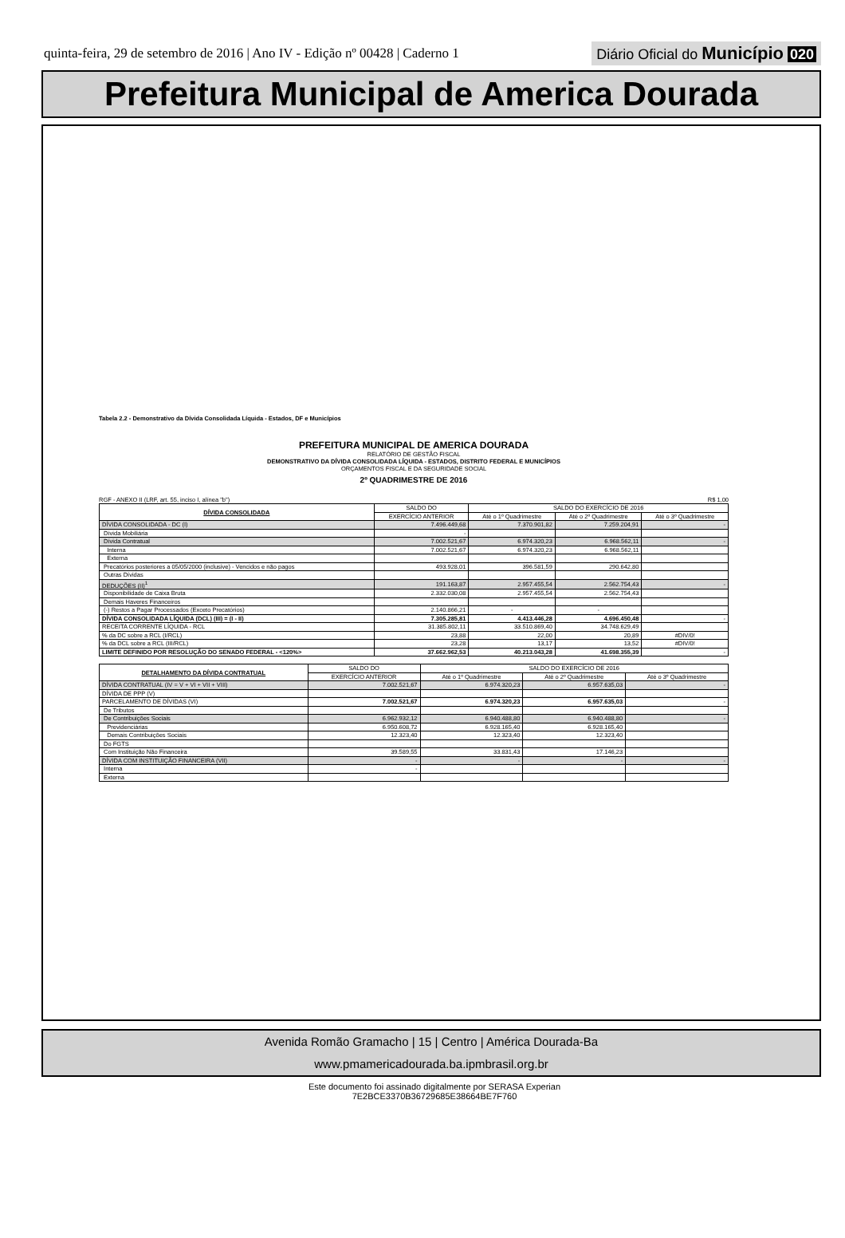quinta-feira, 29 de setembro de 2016 | Ano IV - Edição nº 00428 | Caderno 1
Diário Oficial do Município 020
Prefeitura Municipal de America Dourada
Tabela 2.2 - Demonstrativo da Dívida Consolidada Líquida - Estados, DF e Municípios
PREFEITURA MUNICIPAL DE AMERICA DOURADA
RELATÓRIO DE GESTÃO FISCAL
DEMONSTRATIVO DA DÍVIDA CONSOLIDADA LÍQUIDA - ESTADOS, DISTRITO FEDERAL E MUNICÍPIOS
ORÇAMENTOS FISCAL E DA SEGURIDADE SOCIAL
2º QUADRIMESTRE DE 2016
RGF - ANEXO II (LRF, art. 55, inciso I, alínea "b") R$ 1,00
| DÍVIDA CONSOLIDADA | SALDO DO | SALDO DO EXERCÍCIO DE 2016 | | |
| --- | --- | --- | --- | --- |
| | EXERCÍCIO ANTERIOR | Até o 1º Quadrimestre | Até o 2º Quadrimestre | Até o 3º Quadrimestre |
| DÍVIDA CONSOLIDADA - DC (I) | 7.496.449,68 | 7.370.901,82 | 7.259.204,91 | - |
| Dívida Mobiliária | - | | | |
| Dívida Contratual | 7.002.521,67 | 6.974.320,23 | 6.968.562,11 | - |
| Interna | 7.002.521,67 | 6.974.320,23 | 6.968.562,11 | |
| Externa | | | | |
| Precatórios posteriores a 05/05/2000 (inclusive) - Vencidos e não pagos | 493.928,01 | 396.581,59 | 290.642,80 | |
| Outras Dívidas | | | | |
| DEDUÇÕES (II)<sup>1</sup> | 191.163,87 | 2.957.455,54 | 2.562.754,43 | - |
| Disponibilidade de Caixa Bruta | 2.332.030,08 | 2.957.455,54 | 2.562.754,43 | |
| Demais Haveres Financeiros | | | | |
| (-) Restos a Pagar Processados (Exceto Precatórios) | 2.140.866,21 | - | - | |
| DÍVIDA CONSOLIDADA LÍQUIDA (DCL) (III) = (I - II) | 7.305.285,81 | 4.413.446,28 | 4.696.450,48 | - |
| RECEITA CORRENTE LÍQUIDA - RCL | 31.385.802,11 | 33.510.869,40 | 34.748.629,49 | |
| % da DC sobre a RCL (I/RCL) | 23,88 | 22,00 | 20,89 | #DIV/0! |
| % da DCL sobre a RCL (III/RCL) | 23,28 | 13,17 | 13,52 | #DIV/0! |
| LIMITE DEFINIDO POR RESOLUÇÃO DO SENADO FEDERAL - <120%> | 37.662.962,53 | 40.213.043,28 | 41.698.355,39 | - |
| DETALHAMENTO DA DÍVIDA CONTRATUAL | SALDO DO | SALDO DO EXERCÍCIO DE 2016 | | |
| --- | --- | --- | --- | --- |
| | EXERCÍCIO ANTERIOR | Até o 1º Quadrimestre | Até o 2º Quadrimestre | Até o 3º Quadrimestre |
| DÍVIDA CONTRATUAL (IV = V + VI + VII + VIII) | 7.002.521,67 | 6.974.320,23 | 6.957.635,03 | - |
| DÍVIDA DE PPP (V) | | | | |
| PARCELAMENTO DE DÍVIDAS (VI) | 7.002.521,67 | 6.974.320,23 | 6.957.635,03 | - |
| De Tributos | | | | |
| De Contribuições Sociais | 6.962.932,12 | 6.940.488,80 | 6.940.488,80 | - |
| Previdenciárias | 6.950.608,72 | 6.928.165,40 | 6.928.165,40 | |
| Demais Contribuições Sociais | 12.323,40 | 12.323,40 | 12.323,40 | |
| Do FGTS | | | | |
| Com Instituição Não Financeira | 39.589,55 | 33.831,43 | 17.146,23 | |
| DÍVIDA COM INSTITUIÇÃO FINANCEIRA (VII) | - | - | - | - |
| Interna | - | | | |
| Externa | | | | |
Avenida Romão Gramacho | 15 | Centro | América Dourada-Ba
www.pmamericadourada.ba.ipmbrasil.org.br
Este documento foi assinado digitalmente por SERASA Experian
7E2BCE3370B36729685E38664BE7F760